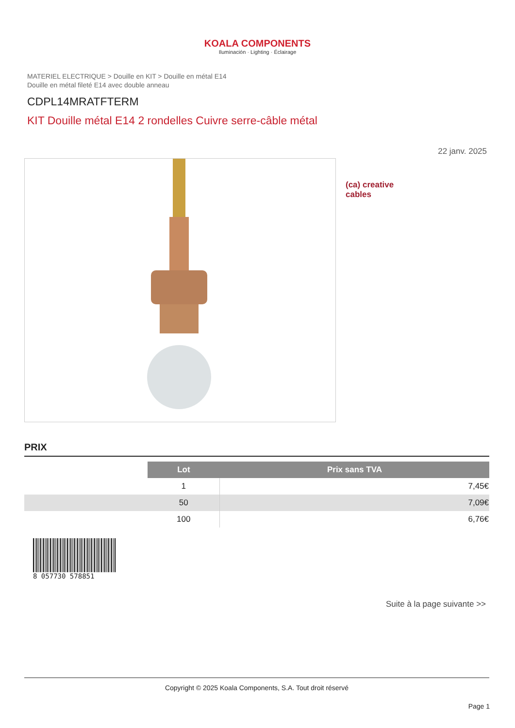KOALA COMPONENTS
Iluminación · Lighting · Éclairage
MATERIEL ELECTRIQUE > Douille en KIT > Douille en métal E14
Douille en métal fileté E14 avec double anneau
CDPL14MRATFTERM
KIT Douille métal E14 2 rondelles Cuivre serre-câble métal
22 janv. 2025
(ca) creative
cables
PRIX
| | Lot | Prix sans TVA |
| | 1 | 7,45€ |
| | 50 | 7,09€ |
| | 100 | 6,76€ |
8 057730 578851
Suite à la page suivante >>
Copyright © 2025 Koala Components, S.A. Tout droit réservé
Page 1